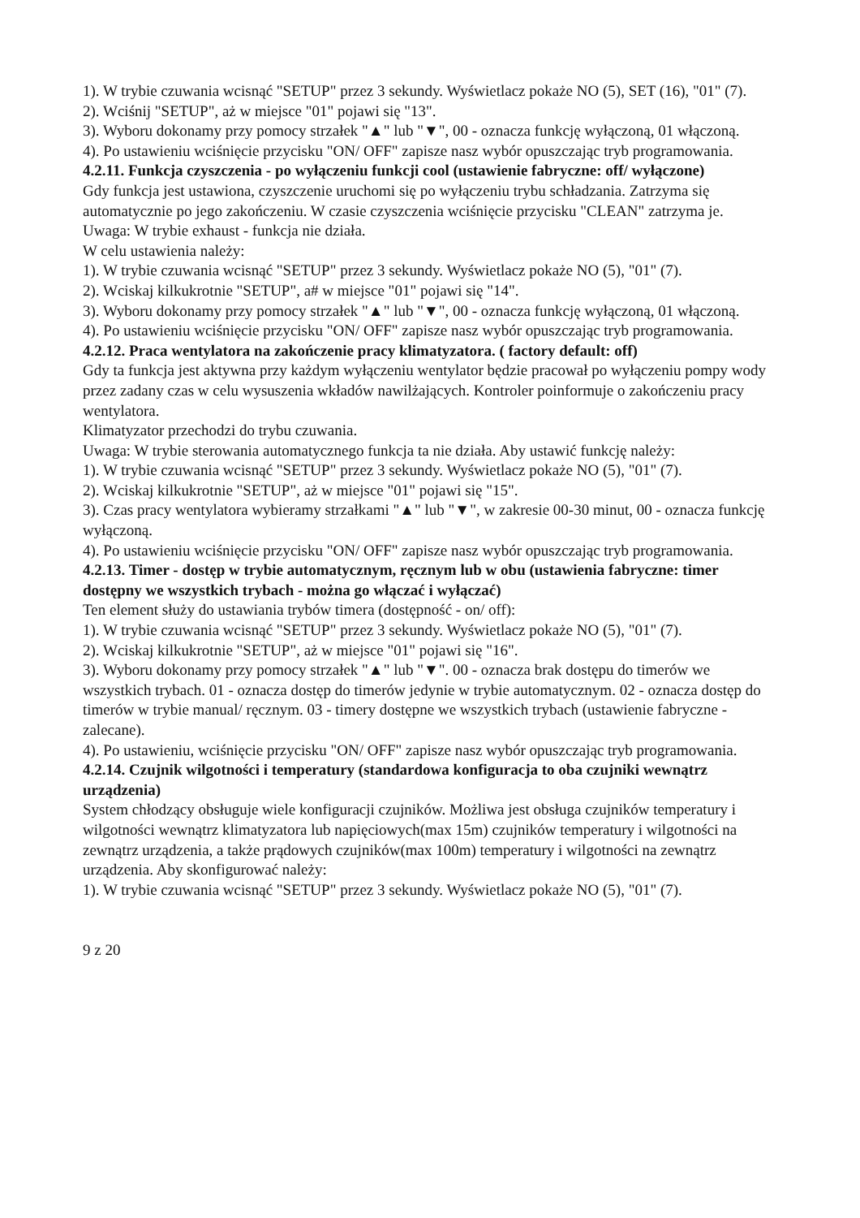1). W trybie czuwania wcisnąć "SETUP" przez 3 sekundy. Wyświetlacz pokaże NO (5), SET (16), "01" (7).
2). Wciśnij "SETUP", aż w miejsce "01" pojawi się "13".
3). Wyboru dokonamy przy pomocy strzałek "▲" lub "▼", 00 - oznacza funkcję wyłączoną, 01 włączoną.
4). Po ustawieniu wciśnięcie przycisku "ON/ OFF" zapisze nasz wybór opuszczając tryb programowania.
4.2.11. Funkcja czyszczenia - po wyłączeniu funkcji cool (ustawienie fabryczne: off/ wyłączone)
Gdy funkcja jest ustawiona, czyszczenie uruchomi się po wyłączeniu trybu schładzania. Zatrzyma się automatycznie po jego zakończeniu. W czasie czyszczenia wciśnięcie przycisku "CLEAN" zatrzyma je.
Uwaga: W trybie exhaust - funkcja nie działa.
W celu ustawienia należy:
1). W trybie czuwania wcisnąć "SETUP" przez 3 sekundy. Wyświetlacz pokaże NO (5), "01" (7).
2). Wciskaj kilkukrotnie "SETUP", a# w miejsce "01" pojawi się "14".
3). Wyboru dokonamy przy pomocy strzałek "▲" lub "▼", 00 - oznacza funkcję wyłączoną, 01 włączoną.
4). Po ustawieniu wciśnięcie przycisku "ON/ OFF" zapisze nasz wybór opuszczając tryb programowania.
4.2.12. Praca wentylatora na zakończenie pracy klimatyzatora. ( factory default: off)
Gdy ta funkcja jest aktywna przy każdym wyłączeniu wentylator będzie pracował po wyłączeniu pompy wody przez zadany czas w celu wysuszenia wkładów nawilżających. Kontroler poinformuje o zakończeniu pracy wentylatora.
Klimatyzator przechodzi do trybu czuwania.
Uwaga: W trybie sterowania automatycznego funkcja ta nie działa. Aby ustawić funkcję należy:
1). W trybie czuwania wcisnąć "SETUP" przez 3 sekundy. Wyświetlacz pokaże NO (5), "01" (7).
2). Wciskaj kilkukrotnie "SETUP", aż w miejsce "01" pojawi się "15".
3). Czas pracy wentylatora wybieramy strzałkami "▲" lub "▼", w zakresie 00-30 minut, 00 - oznacza funkcję wyłączoną.
4). Po ustawieniu wciśnięcie przycisku "ON/ OFF" zapisze nasz wybór opuszczając tryb programowania.
4.2.13. Timer - dostęp w trybie automatycznym, ręcznym lub w obu (ustawienia fabryczne: timer dostępny we wszystkich trybach - można go włączać i wyłączać)
Ten element służy do ustawiania trybów timera (dostępność - on/ off):
1). W trybie czuwania wcisnąć "SETUP" przez 3 sekundy. Wyświetlacz pokaże NO (5), "01" (7).
2). Wciskaj kilkukrotnie "SETUP", aż w miejsce "01" pojawi się "16".
3). Wyboru dokonamy przy pomocy strzałek "▲" lub "▼". 00 - oznacza brak dostępu do timerów we wszystkich trybach. 01 - oznacza dostęp do timerów jedynie w trybie automatycznym. 02 - oznacza dostęp do timerów w trybie manual/ ręcznym. 03 - timery dostępne we wszystkich trybach (ustawienie fabryczne - zalecane).
4). Po ustawieniu, wciśnięcie przycisku "ON/ OFF" zapisze nasz wybór opuszczając tryb programowania.
4.2.14. Czujnik wilgotności i temperatury (standardowa konfiguracja to oba czujniki wewnątrz urządzenia)
System chłodzący obsługuje wiele konfiguracji czujników. Możliwa jest obsługa czujników temperatury i wilgotności wewnątrz klimatyzatora lub napięciowych(max 15m) czujników temperatury i wilgotności na zewnątrz urządzenia, a także prądowych czujników(max 100m) temperatury i wilgotności na zewnątrz urządzenia. Aby skonfigurować należy:
1). W trybie czuwania wcisnąć "SETUP" przez 3 sekundy. Wyświetlacz pokaże NO (5), "01" (7).
9 z 20